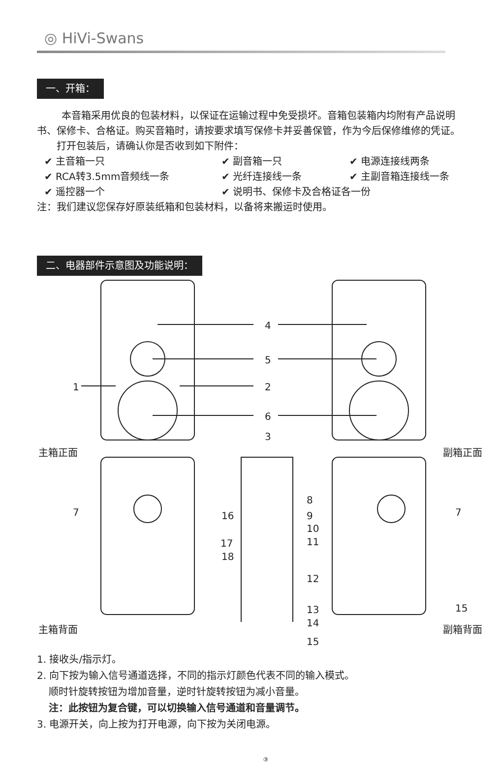◎ HiVi-Swans
一、开箱：
本音箱采用优良的包装材料，以保证在运输过程中免受损坏。音箱包装箱内均附有产品说明书、保修卡、合格证。购买音箱时，请按要求填写保修卡并妥善保管，作为今后保修维修的凭证。
打开包装后，请确认你是否收到如下附件：
✔ 主音箱一只
✔ 副音箱一只
✔ 电源连接线两条
✔ RCA转3.5mm音频线一条
✔ 光纤连接线一条
✔ 主副音箱连接线一条
✔ 遥控器一个
✔ 说明书、保修卡及合格证各一份
注：我们建议您保存好原装纸箱和包装材料，以备将来搬运时使用。
二、电器部件示意图及功能说明：
4
5
1 2
6
3
主箱正面 副箱正面
7 7
8
16 9
10
17 11
18
12
13 15
14
主箱背面 副箱背面
15
1. 接收头/指示灯。
2. 向下按为输入信号通道选择，不同的指示灯颜色代表不同的输入模式。
顺时针旋转按钮为增加音量，逆时针旋转按钮为减小音量。
注：此按钮为复合键，可以切换输入信号通道和音量调节。
3. 电源开关，向上按为打开电源，向下按为关闭电源。
③